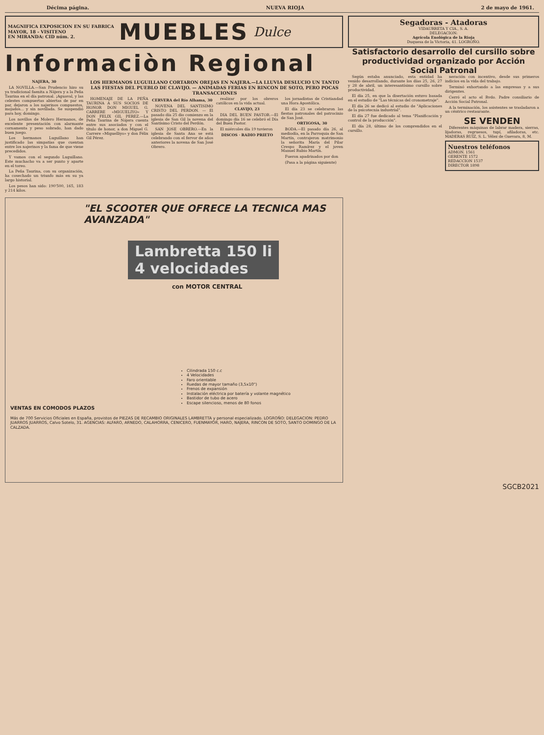Décima página. NUEVA RIOJA 2 de mayo de 1961.
MAGNIFICA EXPOSICION EN SU FABRICA
MAYOR, 18 - VISITENO
EN MIRANDA: CID núm. 2.
MUEBLES
Dulce
Informaciòn Regional
NAJERA, 30
LA NOVILLA.—San Prudencio hizo su ya tradicional faenita a Nájera y a la Peña Taurina en el día patronal. ¡Aguaval, y las celestes compuertas abiertas de par en par, dejaron a los najerinos compuestos, mojados... y sin novillada. Se suspendió para hoy, domingo.
Los novillos de Molero Hermanos, de excelente presentación con alarmante cornamenta y peso sobrado, han dado buen juego.
Los hermanos Luguillano han justificado las simpatías que cuentan entre los najerinos y la fama de que viene precedidos.
Y vamos con el segundo Luguillano. Este muchacho va a ser punto y aparte en el toreo.
La Peña Taurina, con su organización, ha cosechado un triunfo más en su ya largo historial.
Los pesos han sido: 190'500, 165, 183 y 214 kilos.
LOS HERMANOS LUGUILLANO CORTARON OREJAS EN NAJERA.—LA LLUVIA DESLUCIO UN TANTO LAS FIESTAS DEL PUEBLO DE CLAVIJO. — ANIMADAS FERIAS EN RINCON DE SOTO, PERO POCAS TRANSACCIONES
HOMENAJE DE LA PEÑA TAURINA A SUS SOCIOS DE HONOR DON MIGUEL G. CARRERE «MIGUELIYO» Y DON FELIX GIL PEREZ.—La Peña Taurina de Nájera cuenta entre sus asociados y con el título de honor, a don Miguel G. Carrere «Miguelliyo» y don Félix Gil Pérez.
CERVERA del Río Alhama, 30
NOVENA DEL SANTISIMO CRISTO DEL PERDON. — El pasado día 25 dio comienzo en la iglesia de San Gil la novena del Santísimo Cristo del Perdón.
SAN JOSE OBRERO.—En la iglesia de Santa Ana se está celebrando con el fervor de años anteriores la novena de San José Obrero.
realizar por los obreros católicos en la vida actual.
CLAVIJO, 23
DIA DEL BUEN PASTOR.—El domingo día 16 se celebró el Día del Buen Pastor.
El miércoles día 19 tuvieron
DISCOS · RADIO PRIETO
los jornadistas de Cristiandad una Hora Apostólica.
El día 23 se celebraron las fiestas patronales del patrocinio de San José.
ORTIGOSA, 30
BODA.—El pasado día 26, al mediodía, en la Parroquia de San Martín, contrajeron matrimonio la señorita María del Pilar Crespo Ramírez y el joven Manuel Rubio Martín.
Fueron apadrinados por don
(Pasa a la página siguiente)
"EL SCOOTER QUE OFRECE LA TECNICA MAS AVANZADA"
Lambretta 150 li
4 velocidades
con MOTOR CENTRAL
Cilindrada 150 c.c
4 Velocidades
Faro orientable
Ruedas de mayor tamaño (3,5x10")
Frenos de expansión
Instalación eléctrica por batería y volante magnético
Bastidor de tubo de acero
Escape silencioso, menos de 80 fonos
VENTAS EN COMODOS PLAZOS
Más de 700 Servicios Oficiales en España, provistos de PIEZAS DE RECAMBIO ORIGINALES LAMBRETTA y personal especializado. LOGROÑO: DELEGACION: PEDRO JUARROS JUARROS, Calvo Sotelo, 31. AGENCIAS: ALFARO, ARNEDO, CALAHORRA, CENICERO, FUENMAYOR, HARO, NAJERA, RINCON DE SOTO, SANTO DOMINGO DE LA CALZADA.
Segadoras - Atadoras
VIDAURRETA Y CIA., S. A.
DELEGACION:
Agrícola Enológica de la Rioja
Duquesa de la Victoria, 41. LOGROÑO.
Satisfactorio desarrollo del cursillo sobre productividad organizado por Acción Social Patronal
Según estaba anunciado, esta entidad ha venido desarrollando, durante los días 25, 26, 27 y 28 de abril, un interesantísimo cursillo sobre productividad.
El día 25, en que la disertación estuvo basada en el estudio de "Las técnicas del cronometraje".
El día 26 se dedicó al estudio de "Aplicaciones de la psicotecnia industrial".
El día 27 fue dedicado al tema "Planificación y control de la producción".
El día 28, último de los comprendidos en el cursillo.
neración con incentivo, desde sus primeros indicios en la vida del trabajo.
Terminó exhortando a las empresas y a sus dirigentes.
Cerró el acto el Rvdo. Padre consiliario de Acción Social Patronal.
A la terminación, los asistentes se trasladaron a un céntrico restaurante.
SE VENDEN
Diferentes máquinas de labrar madera, sierras, lijadoras, regruesos, tupí, afiladoras, etc. MADERAS RUIZ, S. L. Vélez de Guevara, 8, M.
Nuestros teléfonos
ADMON. 1561
GERENTE 1572
REDACCION 1537
DIRECTOR 1898
SGCB2021